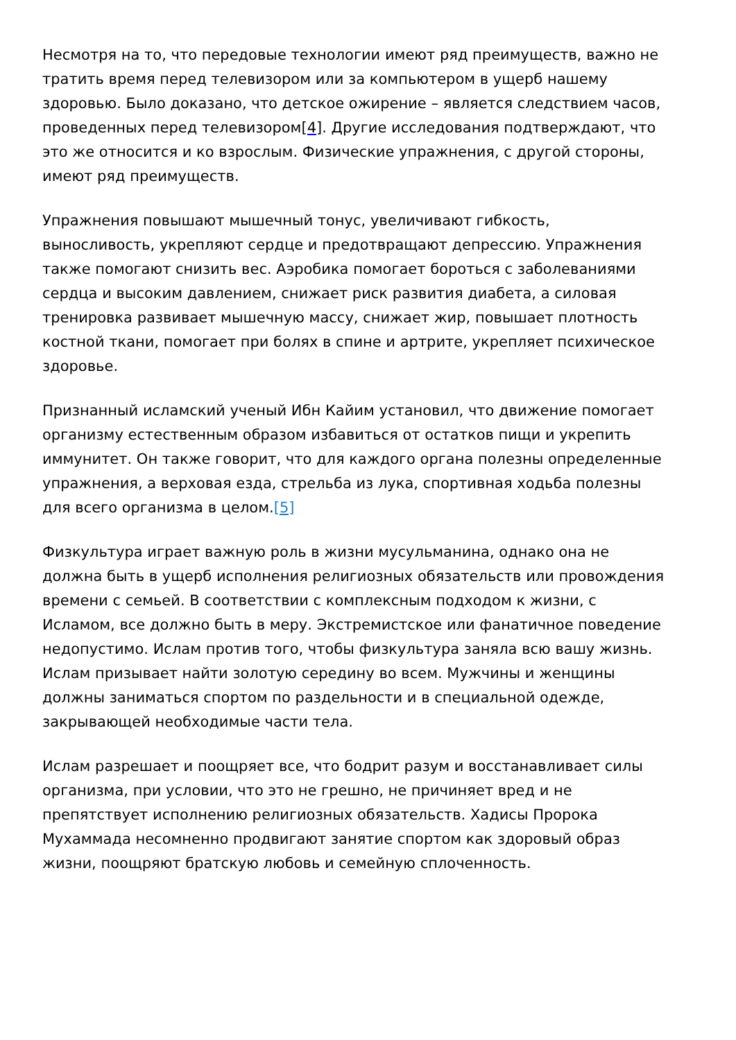Несмотря на то, что передовые технологии имеют ряд преимуществ, важно не тратить время перед телевизором или за компьютером в ущерб нашему здоровью. Было доказано, что детское ожирение – является следствием часов, проведенных перед телевизором[4]. Другие исследования подтверждают, что это же относится и ко взрослым. Физические упражнения, с другой стороны, имеют ряд преимуществ.
Упражнения повышают мышечный тонус, увеличивают гибкость, выносливость, укрепляют сердце и предотвращают депрессию. Упражнения также помогают снизить вес. Аэробика помогает бороться с заболеваниями сердца и высоким давлением, снижает риск развития диабета, а силовая тренировка развивает мышечную массу, снижает жир, повышает плотность костной ткани, помогает при болях в спине и артрите, укрепляет психическое здоровье.
Признанный исламский ученый Ибн Кайим установил, что движение помогает организму естественным образом избавиться от остатков пищи и укрепить иммунитет. Он также говорит, что для каждого органа полезны определенные упражнения, а верховая езда, стрельба из лука, спортивная ходьба полезны для всего организма в целом.[5]
Физкультура играет важную роль в жизни мусульманина, однако она не должна быть в ущерб исполнения религиозных обязательств или провождения времени с семьей. В соответствии с комплексным подходом к жизни, с Исламом, все должно быть в меру. Экстремистское или фанатичное поведение недопустимо. Ислам против того, чтобы физкультура заняла всю вашу жизнь. Ислам призывает найти золотую середину во всем. Мужчины и женщины должны заниматься спортом по раздельности и в специальной одежде, закрывающей необходимые части тела.
Ислам разрешает и поощряет все, что бодрит разум и восстанавливает силы организма, при условии, что это не грешно, не причиняет вред и не препятствует исполнению религиозных обязательств. Хадисы Пророка Мухаммада несомненно продвигают занятие спортом как здоровый образ жизни, поощряют братскую любовь и семейную сплоченность.